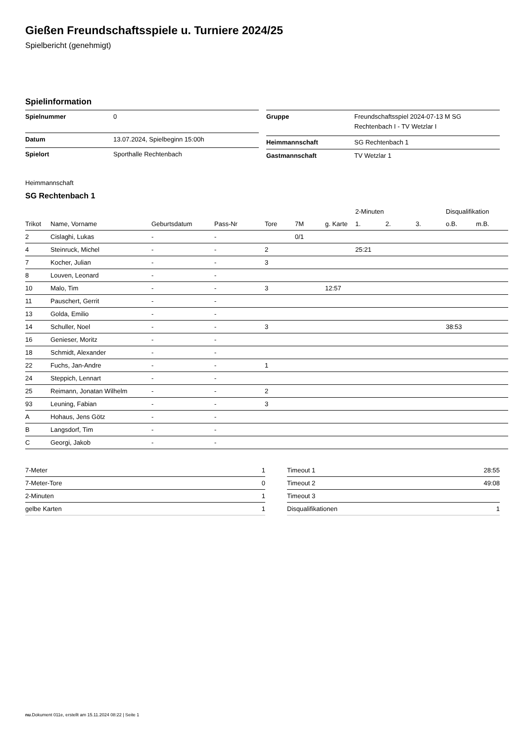Gießen Freundschaftsspiele u. Turniere 2024/25
Spielbericht (genehmigt)
Spielinformation
| Spielnummer | 0 |
| Datum | 13.07.2024, Spielbeginn 15:00h |
| Spielort | Sporthalle Rechtenbach |
| Gruppe | Freundschaftsspiel 2024-07-13 M SG Rechtenbach I - TV Wetzlar I |
| Heimmannschaft | SG Rechtenbach 1 |
| Gastmannschaft | TV Wetzlar 1 |
Heimmannschaft
SG Rechtenbach 1
| | | | | | | | 2-Minuten | | | Disqualifikation | |
| --- | --- | --- | --- | --- | --- | --- | --- | --- | --- | --- | --- |
| Trikot | Name, Vorname | Geburtsdatum | Pass-Nr | Tore | 7M | g. Karte | 1. | 2. | 3. | o.B. | m.B. |
| 2 | Cislaghi, Lukas | - | - | | 0/1 | | | | | | |
| 4 | Steinruck, Michel | - | - | 2 | | | 25:21 | | | | |
| 7 | Kocher, Julian | - | - | 3 | | | | | | | |
| 8 | Louven, Leonard | - | - | | | | | | | | |
| 10 | Malo, Tim | - | - | 3 | | 12:57 | | | | | |
| 11 | Pauschert, Gerrit | - | - | | | | | | | | |
| 13 | Golda, Emilio | - | - | | | | | | | | |
| 14 | Schuller, Noel | - | - | 3 | | | | | | 38:53 | |
| 16 | Genieser, Moritz | - | - | | | | | | | | |
| 18 | Schmidt, Alexander | - | - | | | | | | | | |
| 22 | Fuchs, Jan-Andre | - | - | 1 | | | | | | | |
| 24 | Steppich, Lennart | - | - | | | | | | | | |
| 25 | Reimann, Jonatan Wilhelm | - | - | 2 | | | | | | | |
| 93 | Leuning, Fabian | - | - | 3 | | | | | | | |
| A | Hohaus, Jens Götz | - | - | | | | | | | | |
| B | Langsdorf, Tim | - | - | | | | | | | | |
| C | Georgi, Jakob | - | - | | | | | | | | |
| 7-Meter | 1 |
| 7-Meter-Tore | 0 |
| 2-Minuten | 1 |
| gelbe Karten | 1 |
| Timeout 1 | 28:55 |
| Timeout 2 | 49:08 |
| Timeout 3 | |
| Disqualifikationen | 1 |
nu.Dokument 011e, erstellt am 15.11.2024 08:22 | Seite 1